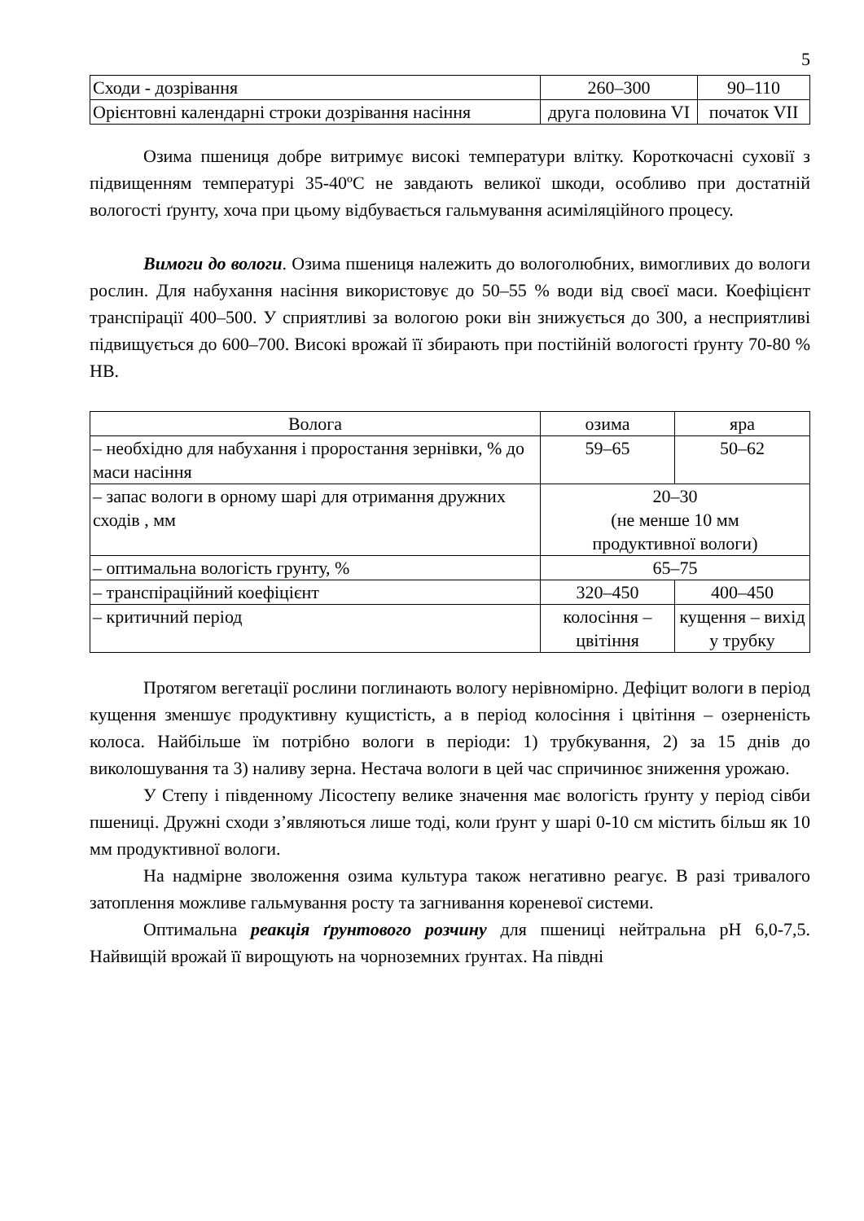5
| Сходи - дозрівання | 260–300 | 90–110 |
| Орієнтовні календарні строки дозрівання насіння | друга половина VI | початок VII |
Озима пшениця добре витримує високі температури влітку. Короткочасні суховії з підвищенням температурі 35-40ºС не завдають великої шкоди, особливо при достатній вологості ґрунту, хоча при цьому відбувається гальмування асиміляційного процесу.
Вимоги до вологи. Озима пшениця належить до вологолюбних, вимогливих до вологи рослин. Для набухання насіння використовує до 50–55 % води від своєї маси. Коефіцієнт транспірації 400–500. У сприятливі за вологою роки він знижується до 300, а несприятливі підвищується до 600–700. Високі врожай її збирають при постійній вологості ґрунту 70-80 % НВ.
| Волога | озима | яра |
| – необхідно для набухання і проростання зернівки, % до маси насіння | 59–65 | 50–62 |
| – запас вологи в орному шарі для отримання дружних сходів , мм | 20–30 (не менше 10 мм продуктивної вологи) | |
| – оптимальна вологість грунту, % | 65–75 | |
| – транспіраційний коефіцієнт | 320–450 | 400–450 |
| – критичний період | колосіння – цвітіння | кущення – вихід у трубку |
Протягом вегетації рослини поглинають вологу нерівномірно. Дефіцит вологи в період кущення зменшує продуктивну кущистість, а в період колосіння і цвітіння – озерненість колоса. Найбільше їм потрібно вологи в періоди: 1) трубкування, 2) за 15 днів до виколошування та 3) наливу зерна. Нестача вологи в цей час спричинює зниження урожаю.
У Степу і південному Лісостепу велике значення має вологість ґрунту у період сівби пшениці. Дружні сходи з’являються лише тоді, коли ґрунт у шарі 0-10 см містить більш як 10 мм продуктивної вологи.
На надмірне зволоження озима культура також негативно реагує. В разі тривалого затоплення можливе гальмування росту та загнивання кореневої системи.
Оптимальна реакція ґрунтового розчину для пшениці нейтральна pH 6,0-7,5. Найвищій врожай її вирощують на чорноземних ґрунтах. На півдні